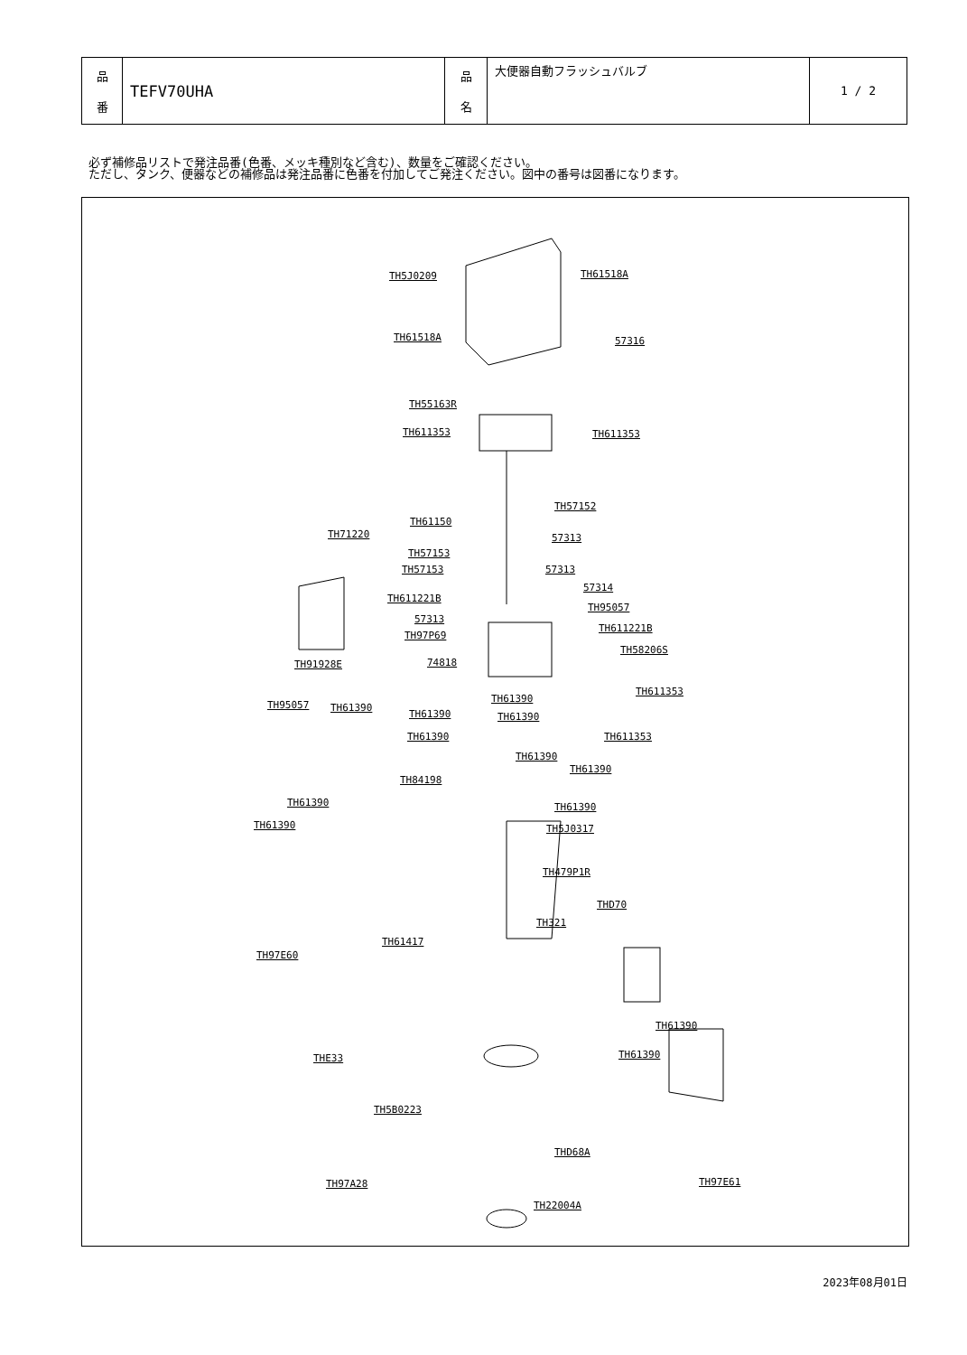| 品 番 | TEFV70UHA | 品 名 | 大便器自動フラッシュバルブ | 1 / 2 |
必ず補修品リストで発注品番(色番、メッキ種別など含む)、数量をご確認ください。
ただし、タンク、便器などの補修品は発注品番に色番を付加してご発注ください。図中の番号は図番になります。
TH5J0209 TH61518A
TH61518A 57316
TH55163R
TH611353 TH611353
TH57152
TH61150
TH71220 57313
TH57153
TH57153 57313
57314
TH611221B
TH95057
57313
TH611221B
TH97P69
TH58206S
TH91928E 74818
TH611353
TH61390
TH95057 TH61390
TH61390 TH61390
TH61390 TH611353
TH61390
TH61390
TH84198
TH61390 TH61390
TH61390 TH5J0317
TH479P1R
THD70
TH321
TH61417
TH97E60
TH61390
THE33 TH61390
TH5B0223
THD68A
TH97A28 TH97E61
TH22004A
2023年08月01日